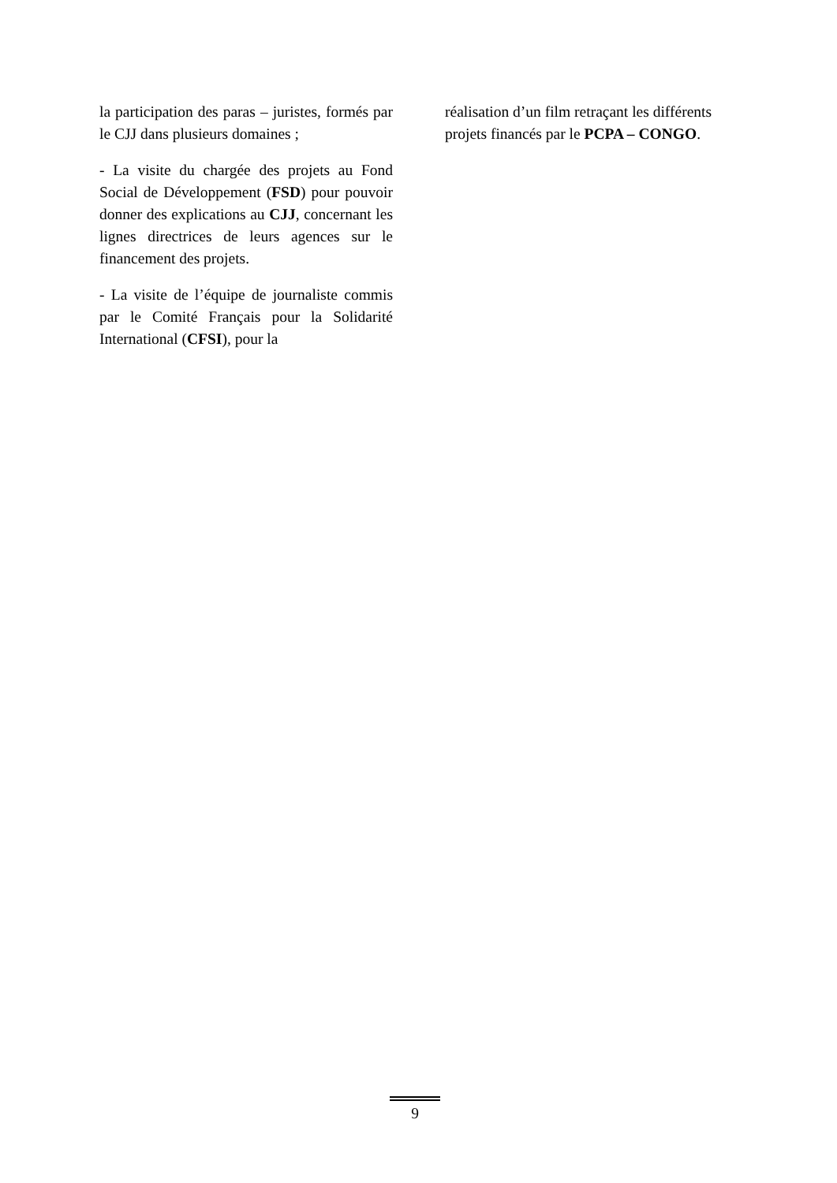la participation des paras – juristes, formés par le CJJ dans plusieurs domaines ;
- La visite du chargée des projets au Fond Social de Développement (FSD) pour pouvoir donner des explications au CJJ, concernant les lignes directrices de leurs agences sur le financement des projets.
- La visite de l’équipe de journaliste commis par le Comité Français pour la Solidarité International (CFSI), pour la
réalisation d’un film retraçant les différents projets financés par le PCPA – CONGO.
9